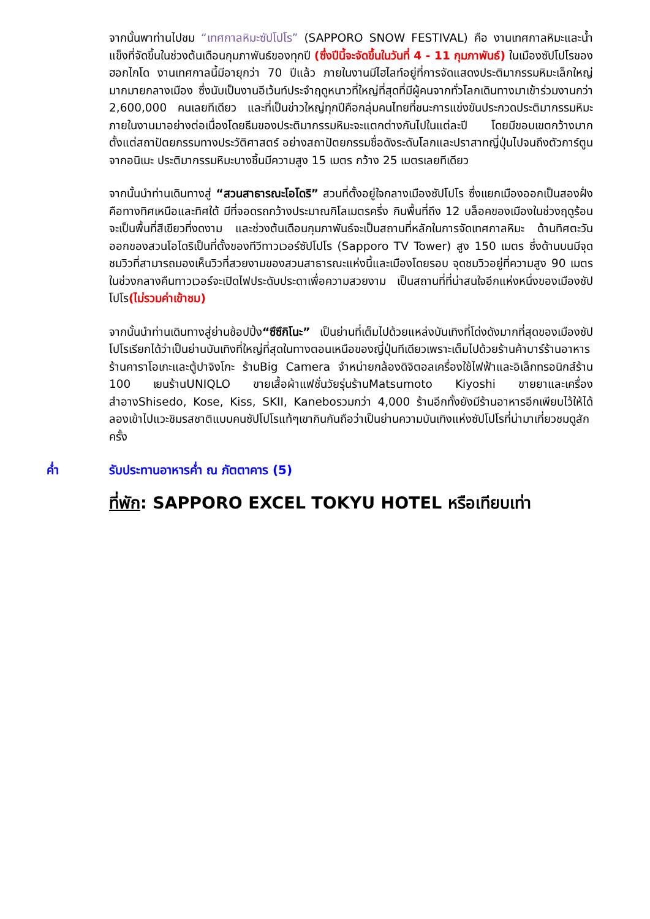จากนั้นพาท่านไปชม “เทศกาลหิมะซัปโปโร” (SAPPORO SNOW FESTIVAL) คือ งานเทศกาลหิมะและน้ำแข็งที่จัดขึ้นในช่วงต้นเดือนกุมภาพันธ์ของทุกปี (ซึ่งปีนี้จะจัดขึ้นในวันที่ 4 - 11 กุมภาพันธ์) ในเมืองซัปโปโรของฮอกไกโด งานเทศกาลนี้มีอายุกว่า 70 ปีแล้ว ภายในงานมีไฮไลท์อยู่ที่การจัดแสดงประติมากรรมหิมะเล็กใหญ่มากมายกลางเมือง ซึ่งนับเป็นงานอีเว้นท์ประจำฤดูหนาวที่ใหญ่ที่สุดที่มีผู้คนจากทั่วโลกเดินทางมาเข้าร่วมงานกว่า 2,600,000 คนเลยทีเดียว และที่เป็นข่าวใหญ่ทุกปีคือกลุ่มคนไทยที่ชนะการแข่งขันประกวดประติมากรรมหิมะภายในงานมาอย่างต่อเนื่องโดยธีมของประติมากรรมหิมะจะแตกต่างกันไปในแต่ละปี โดยมีขอบเขตกว้างมากตั้งแต่สถาปัตยกรรมทางประวัติศาสตร์ อย่างสถาปัตยกรรมชื่อดังระดับโลกและปราสาทญี่ปุ่นไปจนถึงตัวการ์ตูนจากอนิเมะ ประติมากรรมหิมะบางชิ้นมีความสูง 15 เมตร กว้าง 25 เมตรเลยทีเดียว
จากนั้นนำท่านเดินทางสู่ “สวนสาธารณะโอโดริ” สวนที่ตั้งอยู่ใจกลางเมืองซัปโปโร ซึ่งแยกเมืองออกเป็นสองฝั่งคือทางทิศเหนือและทิศใต้ มีที่จอดรถกว้างประมาณกิโลเมตรครึ่ง กินพื้นที่ถึง 12 บล็อคของเมืองในช่วงฤดูร้อนจะเป็นพื้นที่สีเขียวที่งดงาม และช่วงต้นเดือนกุมภาพันธ์จะเป็นสถานที่หลักในการจัดเทศกาลหิมะ ด้านทิศตะวันออกของสวนโอโดริเป็นที่ตั้งของทีวีทาวเวอร์ซัปโปโร (Sapporo TV Tower) สูง 150 เมตร ซึ่งด้านบนมีจุดชมวิวที่สามารถมองเห็นวิวที่สวยงามของสวนสาธารณะแห่งนี้และเมืองโดยรอบ จุดชมวิวอยู่ที่ความสูง 90 เมตร ในช่วงกลางคืนทาวเวอร์จะเปิดไฟประดับประดาเพื่อความสวยงาม เป็นสถานที่ที่น่าสนใจอีกแห่งหนึ่งของเมืองซัปโปโร(ไม่รวมค่าเข้าชม)
จากนั้นนำท่านเดินทางสู่ย่านช้อปปิ้ง“ซึซึกิโนะ” เป็นย่านที่เต็มไปด้วยแหล่งบันเทิงที่โด่งดังมากที่สุดของเมืองซัปโปโรเรียกได้ว่าเป็นย่านบันเทิงที่ใหญ่ที่สุดในทางตอนเหนือของญี่ปุ่นทีเดียวเพราะเต็มไปด้วยร้านค้าบาร์ร้านอาหารร้านคาราโอเกะและตู้ปาจิงโกะ ร้านBig Camera จำหน่ายกล้องดิจิตอลเครื่องใช้ไฟฟ้าและอิเล็กทรอนิกส์ร้าน 100 เยนร้านUNIQLO ขายเสื้อผ้าแฟชั่นวัยรุ่นร้านMatsumoto Kiyoshi ขายยาและเครื่องสำอางShisedo, Kose, Kiss, SKII, Kaneboรวมกว่า 4,000 ร้านอีกทั้งยังมีร้านอาหารอีกเพียบไว้ให้ได้ลองเข้าไปแวะชิมรสชาติแบบคนซัปโปโรแท้ๆเขากินกันถือว่าเป็นย่านความบันเทิงแห่งซัปโปโรที่น่ามาเที่ยวชมดูสักครั้ง
ค่ำ รับประทานอาหารค่ำ ณ ภัตตาคาร (5)
ที่พัก: SAPPORO EXCEL TOKYU HOTEL หรือเทียบเท่า